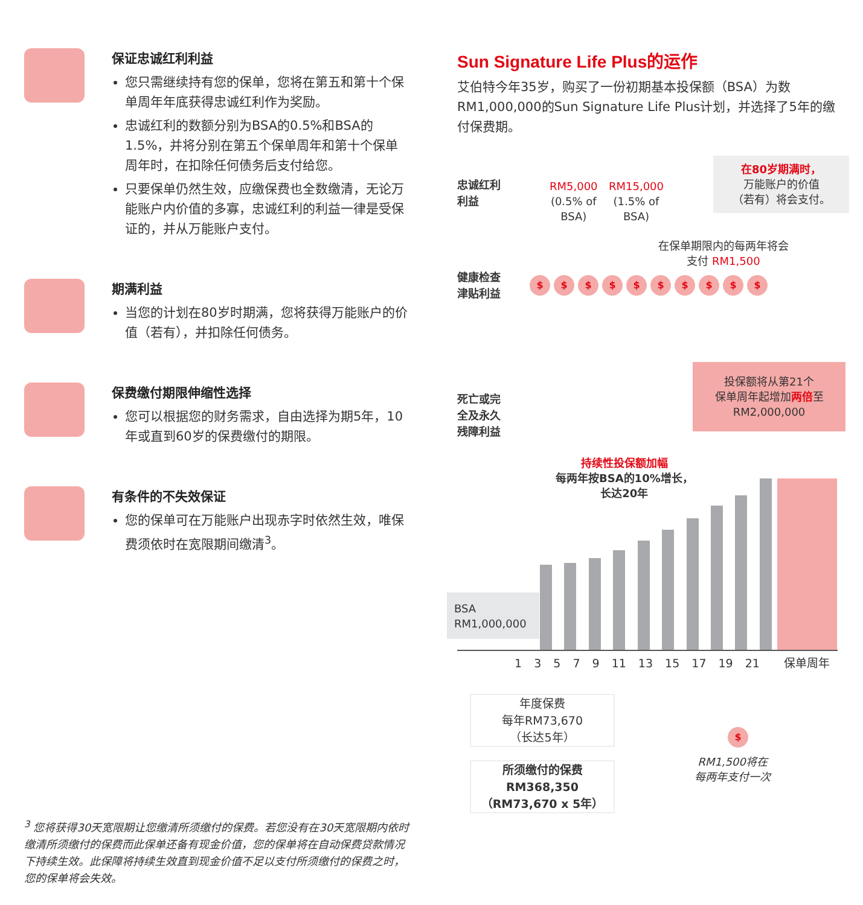保证忠诚红利利益
您只需继续持有您的保单，您将在第五和第十个保单周年年底获得忠诚红利作为奖励。
忠诚红利的数额分别为BSA的0.5%和BSA的1.5%，并将分别在第五个保单周年和第十个保单周年时，在扣除任何债务后支付给您。
只要保单仍然生效，应缴保费也全数缴清，无论万能账户内价值的多寡，忠诚红利的利益一律是受保证的，并从万能账户支付。
期满利益
当您的计划在80岁时期满，您将获得万能账户的价值（若有），并扣除任何债务。
保费缴付期限伸缩性选择
您可以根据您的财务需求，自由选择为期5年，10年或直到60岁的保费缴付的期限。
有条件的不失效保证
您的保单可在万能账户出现赤字时依然生效，唯保费须依时在宽限期间缴清<sup>3</sup>。
<sup>3</sup> 您将获得30天宽限期让您缴清所须缴付的保费。若您没有在30天宽限期内依时缴清所须缴付的保费而此保单还备有现金价值，您的保单将在自动保费贷款情况下持续生效。此保障将持续生效直到现金价值不足以支付所须缴付的保费之时，您的保单将会失效。
Sun Signature Life Plus的运作
艾伯特今年35岁，购买了一份初期基本投保额（BSA）为数RM1,000,000的Sun Signature Life Plus计划，并选择了5年的缴付保费期。
忠诚红利
利益
RM5,000
(0.5% of
BSA)
RM15,000
(1.5% of
BSA)
在80岁期满时，
万能账户的价值
（若有）将会支付。
在保单期限内的每两年将会
支付 RM1,500
健康检查
津贴利益
$ $ $ $ $ $ $ $ $ $
投保额将从第21个
保单周年起增加两倍至
RM2,000,000
死亡或完
全及永久
残障利益
持续性投保额加幅
每两年按BSA的10%增长，
长达20年
BSA
RM1,000,000
1 3 5 7 9 11 13 15 17 19 21 保单周年
年度保费
每年RM73,670
（长达5年）
所须缴付的保费
RM368,350
（RM73,670 x 5年）
$
RM1,500将在
每两年支付一次